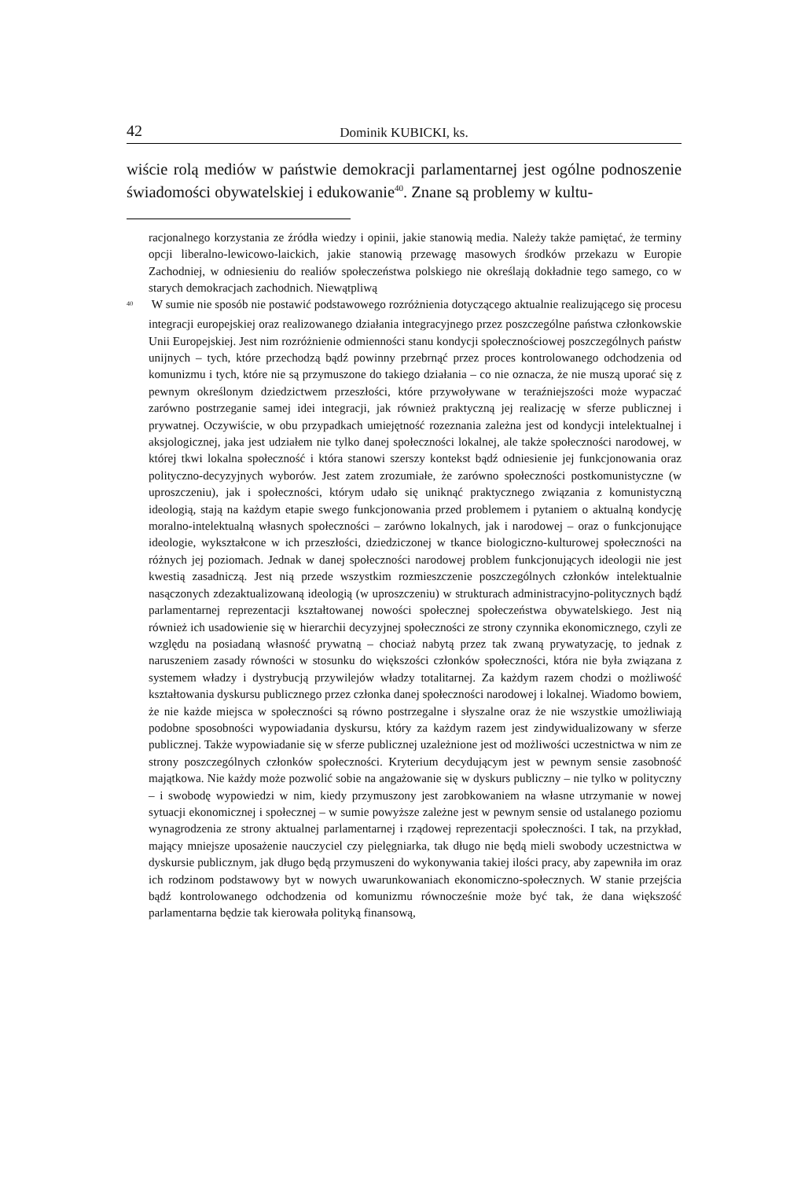42 Dominik KUBICKI, ks.
wiście rolą mediów w państwie demokracji parlamentarnej jest ogólne podnoszenie świadomości obywatelskiej i edukowanie<sup>40</sup>. Znane są problemy w kultu-
racjonalnego korzystania ze źródła wiedzy i opinii, jakie stanowią media. Należy także pamiętać, że terminy opcji liberalno-lewicowo-laickich, jakie stanowią przewagę masowych środków przekazu w Europie Zachodniej, w odniesieniu do realiów społeczeństwa polskiego nie określają dokładnie tego samego, co w starych demokracjach zachodnich. Niewątpliwą
<sup>40</sup> W sumie nie sposób nie postawić podstawowego rozróżnienia dotyczącego aktualnie realizującego się procesu integracji europejskiej oraz realizowanego działania integracyjnego przez poszczególne państwa członkowskie Unii Europejskiej. Jest nim rozróżnienie odmienności stanu kondycji społecznościowej poszczególnych państw unijnych – tych, które przechodzą bądź powinny przebrnąć przez proces kontrolowanego odchodzenia od komunizmu i tych, które nie są przymuszone do takiego działania – co nie oznacza, że nie muszą uporać się z pewnym określonym dziedzictwem przeszłości, które przywoływane w teraźniejszości może wypaczać zarówno postrzeganie samej idei integracji, jak również praktyczną jej realizację w sferze publicznej i prywatnej. Oczywiście, w obu przypadkach umiejętność rozeznania zależna jest od kondycji intelektualnej i aksjologicznej, jaka jest udziałem nie tylko danej społeczności lokalnej, ale także społeczności narodowej, w której tkwi lokalna społeczność i która stanowi szerszy kontekst bądź odniesienie jej funkcjonowania oraz polityczno-decyzyjnych wyborów. Jest zatem zrozumiałe, że zarówno społeczności postkomunistyczne (w uproszczeniu), jak i społeczności, którym udało się uniknąć praktycznego związania z komunistyczną ideologią, stają na każdym etapie swego funkcjonowania przed problemem i pytaniem o aktualną kondycję moralno-intelektualną własnych społeczności – zarówno lokalnych, jak i narodowej – oraz o funkcjonujące ideologie, wykształcone w ich przeszłości, dziedziczonej w tkance biologiczno-kulturowej społeczności na różnych jej poziomach. Jednak w danej społeczności narodowej problem funkcjonujących ideologii nie jest kwestią zasadniczą. Jest nią przede wszystkim rozmieszczenie poszczególnych członków intelektualnie nasączonych zdezaktualizowaną ideologią (w uproszczeniu) w strukturach administracyjno-politycznych bądź parlamentarnej reprezentacji kształtowanej nowości społecznej społeczeństwa obywatelskiego. Jest nią również ich usadowienie się w hierarchii decyzyjnej społeczności ze strony czynnika ekonomicznego, czyli ze względu na posiadaną własność prywatną – chociaż nabytą przez tak zwaną prywatyzację, to jednak z naruszeniem zasady równości w stosunku do większości członków społeczności, która nie była związana z systemem władzy i dystrybucją przywilejów władzy totalitarnej. Za każdym razem chodzi o możliwość kształtowania dyskursu publicznego przez członka danej społeczności narodowej i lokalnej. Wiadomo bowiem, że nie każde miejsca w społeczności są równo postrzegalne i słyszalne oraz że nie wszystkie umożliwiają podobne sposobności wypowiadania dyskursu, który za każdym razem jest zindywidualizowany w sferze publicznej. Także wypowiadanie się w sferze publicznej uzależnione jest od możliwości uczestnictwa w nim ze strony poszczególnych członków społeczności. Kryterium decydującym jest w pewnym sensie zasobność majątkowa. Nie każdy może pozwolić sobie na angażowanie się w dyskurs publiczny – nie tylko w polityczny – i swobodę wypowiedzi w nim, kiedy przymuszony jest zarobkowaniem na własne utrzymanie w nowej sytuacji ekonomicznej i społecznej – w sumie powyższe zależne jest w pewnym sensie od ustalanego poziomu wynagrodzenia ze strony aktualnej parlamentarnej i rządowej reprezentacji społeczności. I tak, na przykład, mający mniejsze uposażenie nauczyciel czy pielęgniarka, tak długo nie będą mieli swobody uczestnictwa w dyskursie publicznym, jak długo będą przymuszeni do wykonywania takiej ilości pracy, aby zapewniła im oraz ich rodzinom podstawowy byt w nowych uwarunkowaniach ekonomiczno-społecznych. W stanie przejścia bądź kontrolowanego odchodzenia od komunizmu równocześnie może być tak, że dana większość parlamentarna będzie tak kierowała polityką finansową,